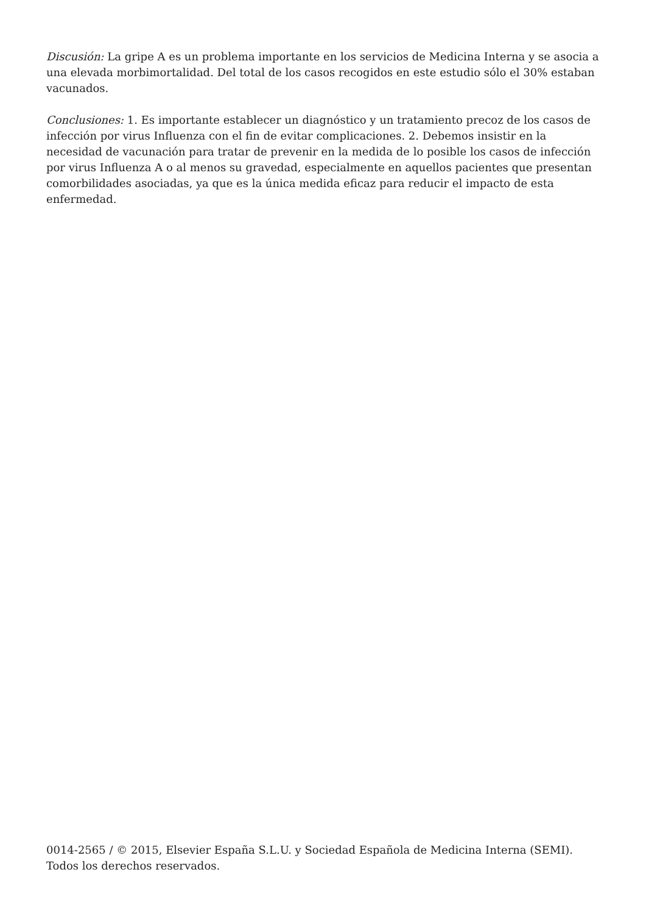Discusión: La gripe A es un problema importante en los servicios de Medicina Interna y se asocia a una elevada morbimortalidad. Del total de los casos recogidos en este estudio sólo el 30% estaban vacunados.
Conclusiones: 1. Es importante establecer un diagnóstico y un tratamiento precoz de los casos de infección por virus Influenza con el fin de evitar complicaciones. 2. Debemos insistir en la necesidad de vacunación para tratar de prevenir en la medida de lo posible los casos de infección por virus Influenza A o al menos su gravedad, especialmente en aquellos pacientes que presentan comorbilidades asociadas, ya que es la única medida eficaz para reducir el impacto de esta enfermedad.
0014-2565 / © 2015, Elsevier España S.L.U. y Sociedad Española de Medicina Interna (SEMI). Todos los derechos reservados.